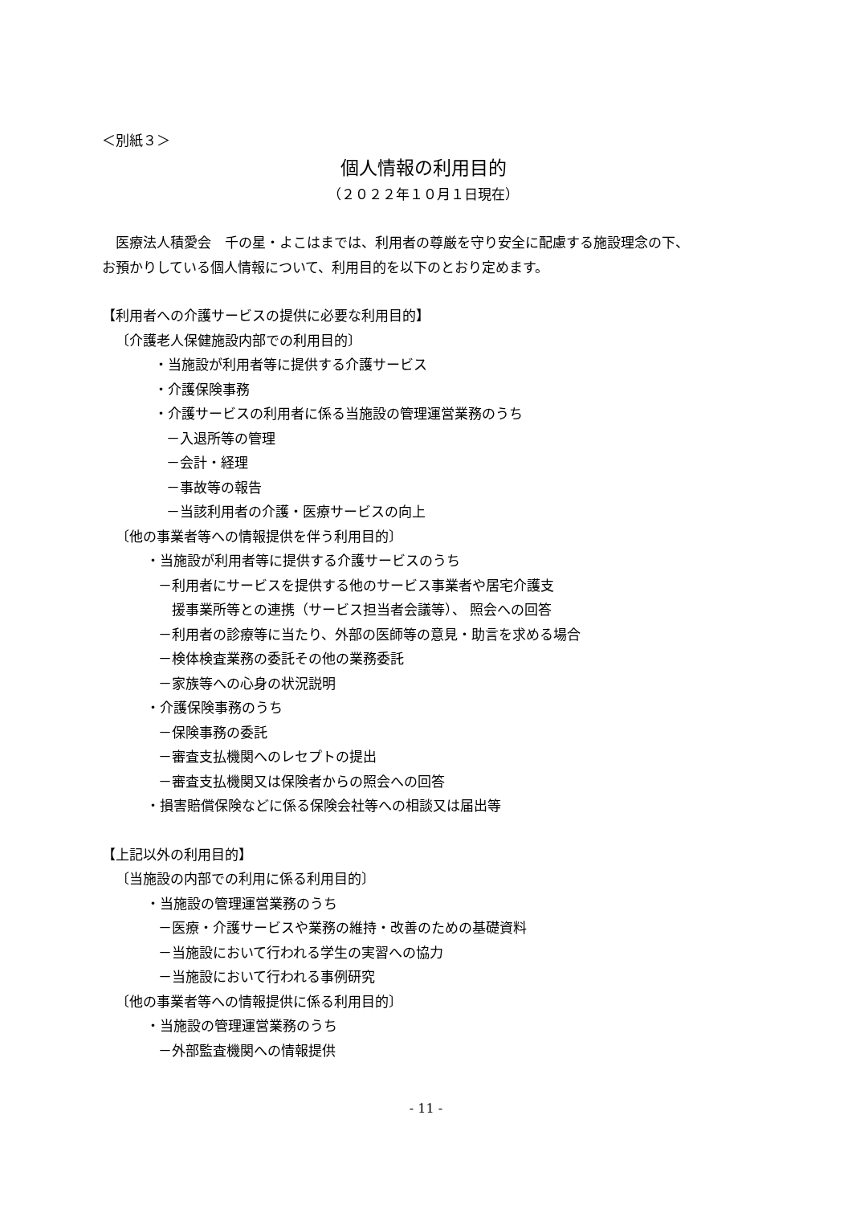＜別紙３＞
個人情報の利用目的
（２０２２年１０月１日現在）
　医療法人積愛会　千の星・よこはまでは、利用者の尊厳を守り安全に配慮する施設理念の下、
お預かりしている個人情報について、利用目的を以下のとおり定めます。
【利用者への介護サービスの提供に必要な利用目的】
〔介護老人保健施設内部での利用目的〕
・当施設が利用者等に提供する介護サービス
・介護保険事務
・介護サービスの利用者に係る当施設の管理運営業務のうち
－入退所等の管理
－会計・経理
－事故等の報告
－当該利用者の介護・医療サービスの向上
〔他の事業者等への情報提供を伴う利用目的〕
・当施設が利用者等に提供する介護サービスのうち
－利用者にサービスを提供する他のサービス事業者や居宅介護支
　援事業所等との連携（サービス担当者会議等）、 照会への回答
－利用者の診療等に当たり、外部の医師等の意見・助言を求める場合
－検体検査業務の委託その他の業務委託
－家族等への心身の状況説明
・介護保険事務のうち
－保険事務の委託
－審査支払機関へのレセプトの提出
－審査支払機関又は保険者からの照会への回答
・損害賠償保険などに係る保険会社等への相談又は届出等
【上記以外の利用目的】
〔当施設の内部での利用に係る利用目的〕
・当施設の管理運営業務のうち
－医療・介護サービスや業務の維持・改善のための基礎資料
－当施設において行われる学生の実習への協力
－当施設において行われる事例研究
〔他の事業者等への情報提供に係る利用目的〕
・当施設の管理運営業務のうち
－外部監査機関への情報提供
- 11 -